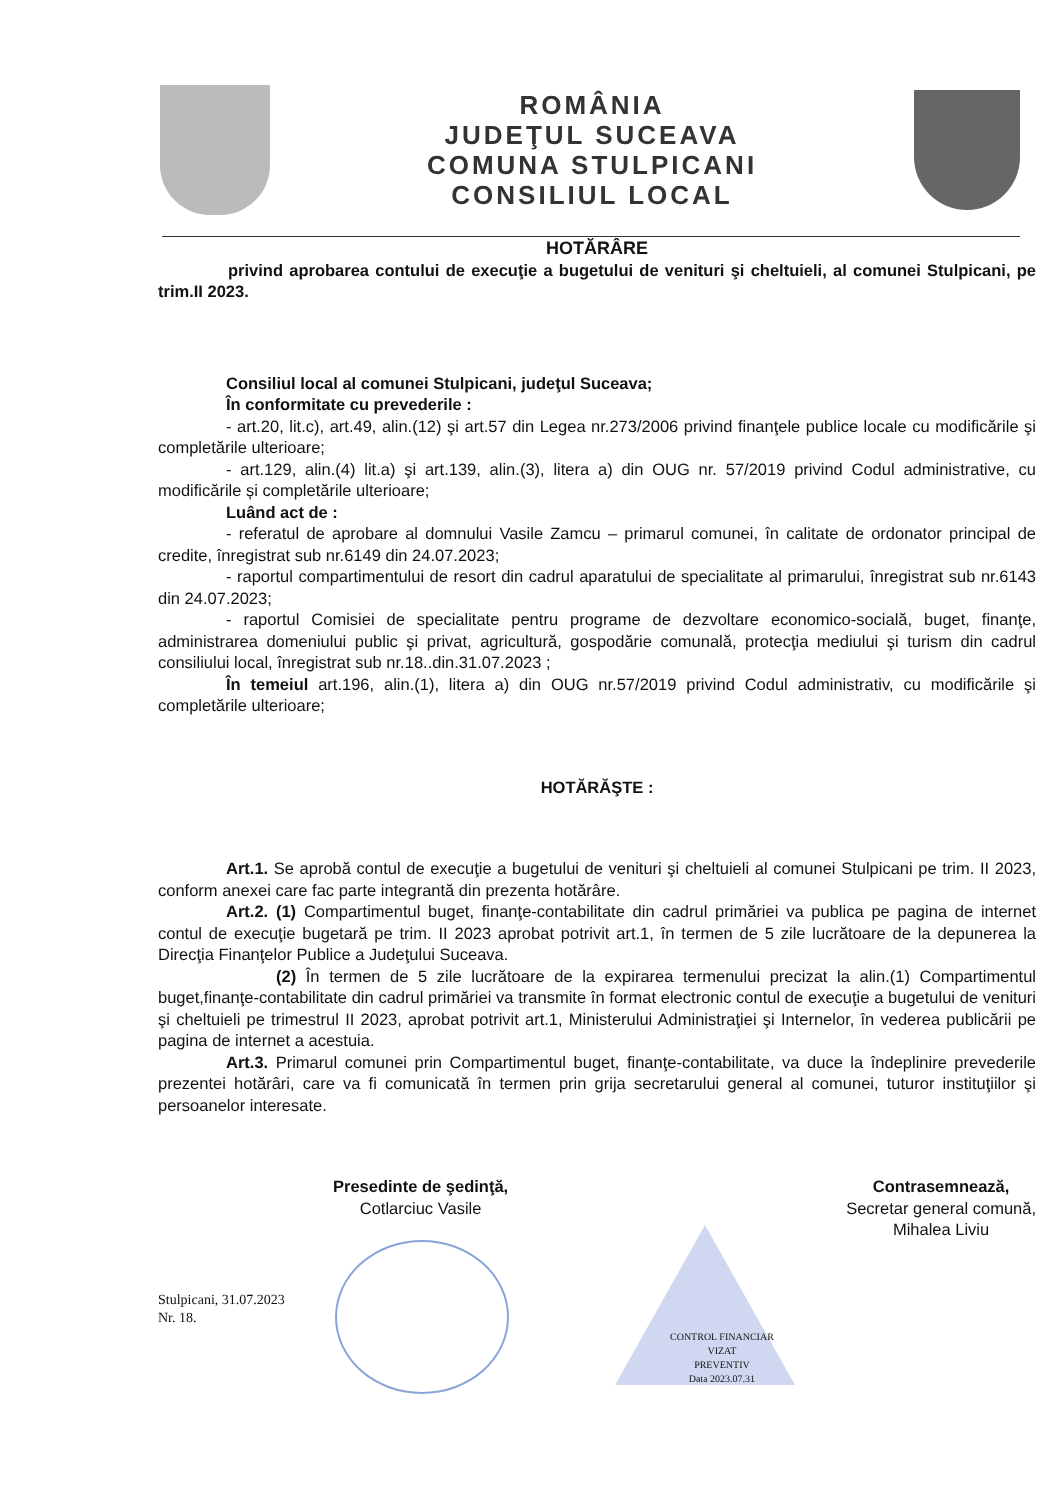ROMÂNIA
JUDEŢUL SUCEAVA
COMUNA STULPICANI
CONSILIUL LOCAL
HOTĂRÂRE
privind aprobarea contului de execuţie a bugetului de venituri şi cheltuieli, al comunei Stulpicani, pe trim.II 2023.
Consiliul local al comunei Stulpicani, judeţul Suceava;
În conformitate cu prevederile :
- art.20, lit.c), art.49, alin.(12) şi art.57 din Legea nr.273/2006 privind finanţele publice locale cu modificările şi completările ulterioare;
- art.129, alin.(4) lit.a) şi art.139, alin.(3), litera a) din OUG nr. 57/2019 privind Codul administrative, cu modificările și completările ulterioare;
Luând act de :
- referatul de aprobare al domnului Vasile Zamcu – primarul comunei, în calitate de ordonator principal de credite, înregistrat sub nr.6149 din 24.07.2023;
- raportul compartimentului de resort din cadrul aparatului de specialitate al primarului, înregistrat sub nr.6143 din 24.07.2023;
- raportul Comisiei de specialitate pentru programe de dezvoltare economico-socială, buget, finanţe, administrarea domeniului public şi privat, agricultură, gospodărie comunală, protecţia mediului şi turism din cadrul consiliului local, înregistrat sub nr.18..din.31.07.2023 ;
În temeiul art.196, alin.(1), litera a) din OUG nr.57/2019 privind Codul administrativ, cu modificările şi completările ulterioare;
HOTĂRĂŞTE :
Art.1. Se aprobă contul de execuţie a bugetului de venituri şi cheltuieli al comunei Stulpicani pe trim. II 2023, conform anexei care fac parte integrantă din prezenta hotărâre.
Art.2. (1) Compartimentul buget, finanţe-contabilitate din cadrul primăriei va publica pe pagina de internet contul de execuţie bugetară pe trim. II 2023 aprobat potrivit art.1, în termen de 5 zile lucrătoare de la depunerea la Direcţia Finanţelor Publice a Judeţului Suceava.
(2) În termen de 5 zile lucrătoare de la expirarea termenului precizat la alin.(1) Compartimentul buget,finanţe-contabilitate din cadrul primăriei va transmite în format electronic contul de execuţie a bugetului de venituri şi cheltuieli pe trimestrul II 2023, aprobat potrivit art.1, Ministerului Administraţiei şi Internelor, în vederea publicării pe pagina de internet a acestuia.
Art.3. Primarul comunei prin Compartimentul buget, finanţe-contabilitate, va duce la îndeplinire prevederile prezentei hotărâri, care va fi comunicată în termen prin grija secretarului general al comunei, tuturor instituţiilor şi persoanelor interesate.
Presedinte de şedinţă,
Cotlarciuc Vasile
Contrasemnează,
Secretar general comună,
Mihalea Liviu
Stulpicani, 31.07.2023
Nr. 18.
CONTROL FINANCIAR
VIZAT
PREVENTIV
Data 2023.07.31